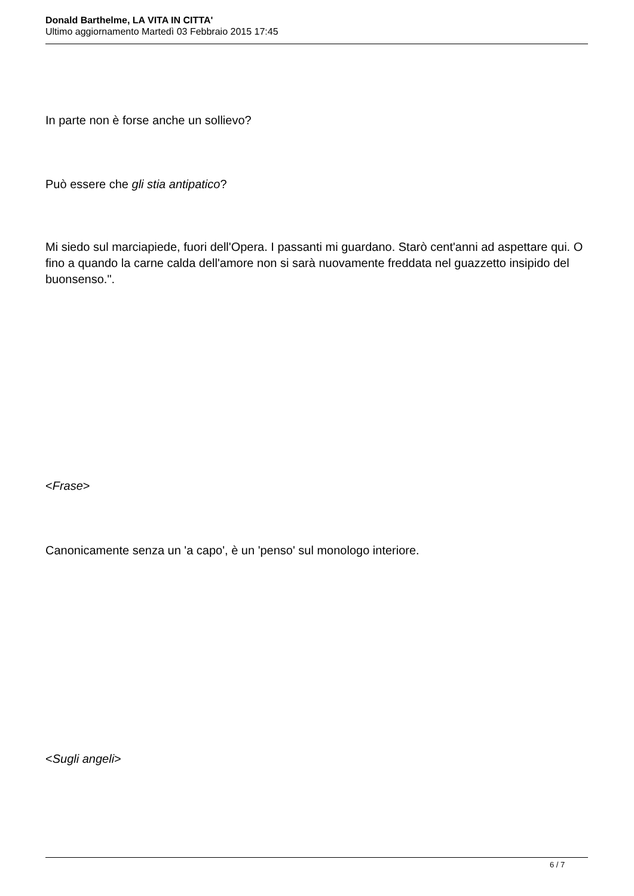Donald Barthelme, LA VITA IN CITTA'
Ultimo aggiornamento Martedì 03 Febbraio 2015 17:45
In parte non è forse anche un sollievo?
Può essere che gli stia antipatico?
Mi siedo sul marciapiede, fuori dell'Opera. I passanti mi guardano. Starò cent'anni ad aspettare qui. O fino a quando la carne calda dell'amore non si sarà nuovamente freddata nel guazzetto insipido del buonsenso.".
<Frase>
Canonicamente senza un 'a capo', è un 'penso' sul monologo interiore.
<Sugli angeli>
6 / 7